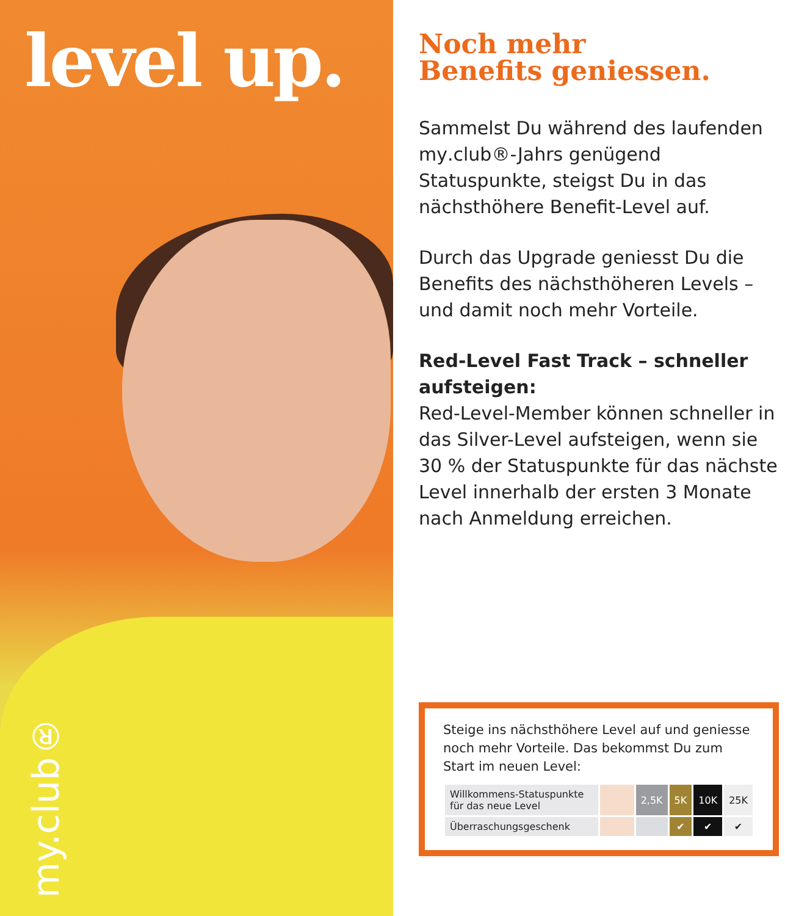level up.
my.club®
Noch mehr
Benefits geniessen.
Sammelst Du während des laufenden my.club®-Jahrs genügend Statuspunkte, steigst Du in das nächsthöhere Benefit-Level auf.
Durch das Upgrade geniesst Du die Benefits des nächsthöheren Levels – und damit noch mehr Vorteile.
Red-Level Fast Track – schneller aufsteigen:
Red-Level-Member können schneller in das Silver-Level aufsteigen, wenn sie 30 % der Statuspunkte für das nächste Level innerhalb der ersten 3 Monate nach Anmeldung erreichen.
Steige ins nächsthöhere Level auf und geniesse noch mehr Vorteile. Das bekommst Du zum Start im neuen Level:
| Willkommens-Statuspunkte für das neue Level | | 2,5K | 5K | 10K | 25K |
| Überraschungsgeschenk | | | ✔ | ✔ | ✔ |